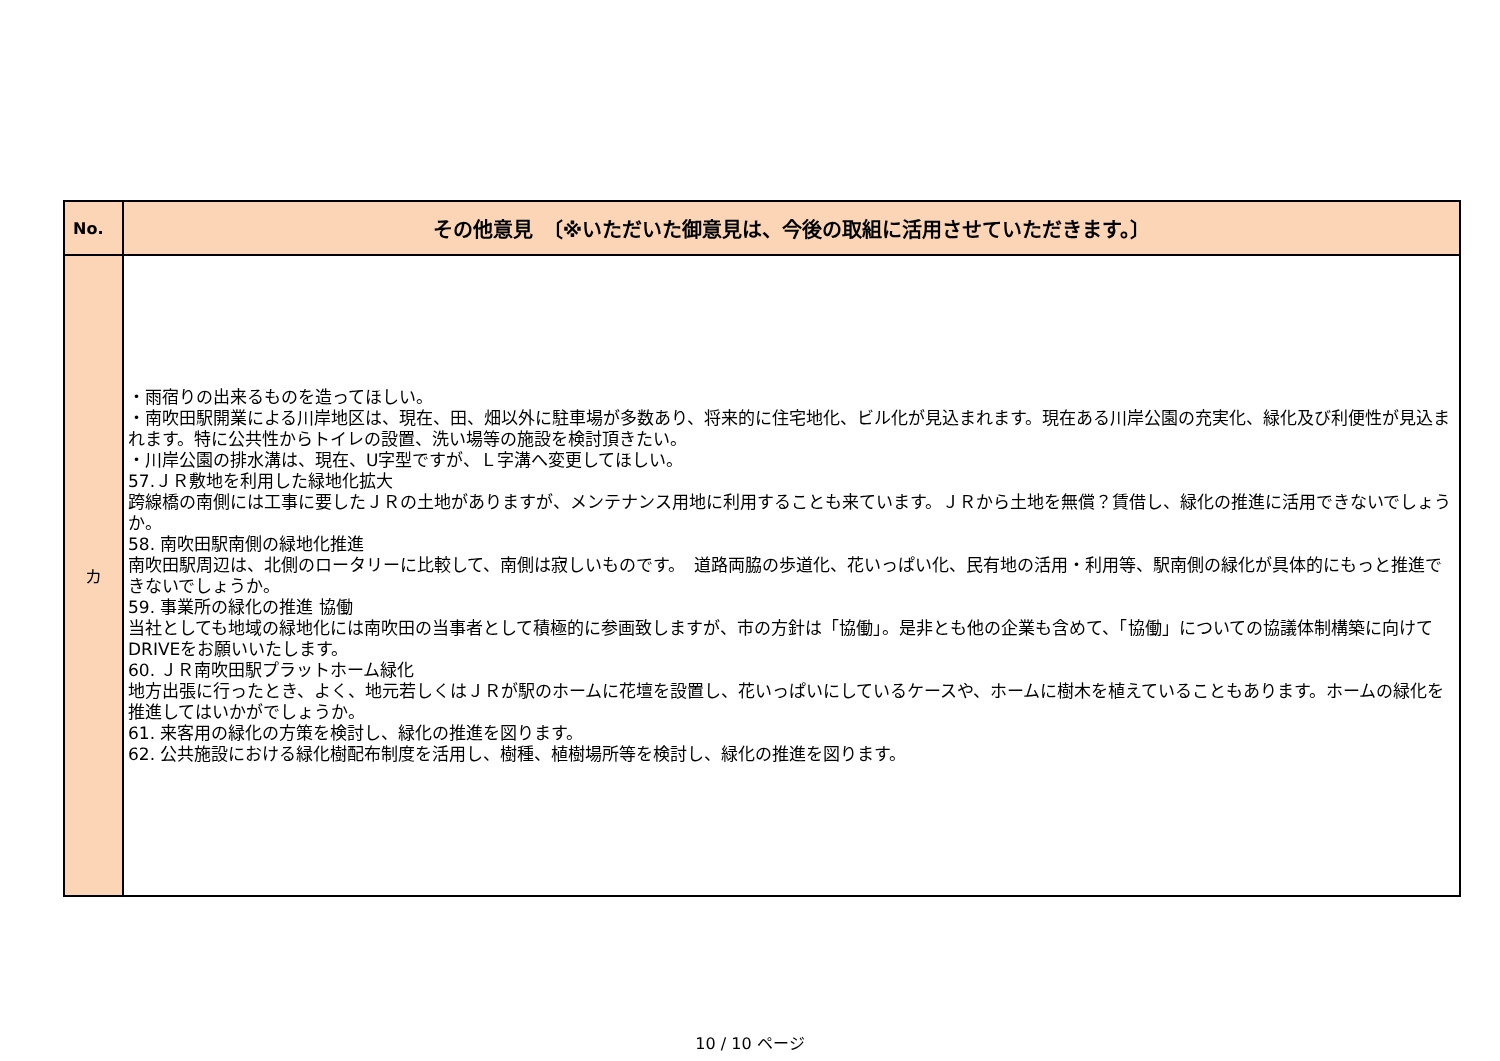| No. | その他意見 〔※いただいた御意見は、今後の取組に活用させていただきます。〕 |
| --- | --- |
| カ | ・雨宿りの出来るものを造ってほしい。 ・南吹田駅開業による川岸地区は、現在、田、畑以外に駐車場が多数あり、将来的に住宅地化、ビル化が見込まれます。現在ある川岸公園の充実化、緑化及び利便性が見込まれます。特に公共性からトイレの設置、洗い場等の施設を検討頂きたい。 ・川岸公園の排水溝は、現在、U字型ですが、Ｌ字溝へ変更してほしい。 57.ＪＲ敷地を利用した緑地化拡大 跨線橋の南側には工事に要したＪＲの土地がありますが、メンテナンス用地に利用することも来ています。ＪＲから土地を無償？賃借し、緑化の推進に活用できないでしょうか。 58. 南吹田駅南側の緑地化推進 南吹田駅周辺は、北側のロータリーに比較して、南側は寂しいものです。 道路両脇の歩道化、花いっぱい化、民有地の活用・利用等、駅南側の緑化が具体的にもっと推進できないでしょうか。 59. 事業所の緑化の推進 協働 当社としても地域の緑地化には南吹田の当事者として積極的に参画致しますが、市の方針は「協働」。是非とも他の企業も含めて、「協働」についての協議体制構築に向けてDRIVEをお願いいたします。 60. ＪＲ南吹田駅プラットホーム緑化 地方出張に行ったとき、よく、地元若しくはＪＲが駅のホームに花壇を設置し、花いっぱいにしているケースや、ホームに樹木を植えていることもあります。ホームの緑化を推進してはいかがでしょうか。 61. 来客用の緑化の方策を検討し、緑化の推進を図ります。 62. 公共施設における緑化樹配布制度を活用し、樹種、植樹場所等を検討し、緑化の推進を図ります。 |
10 / 10 ページ